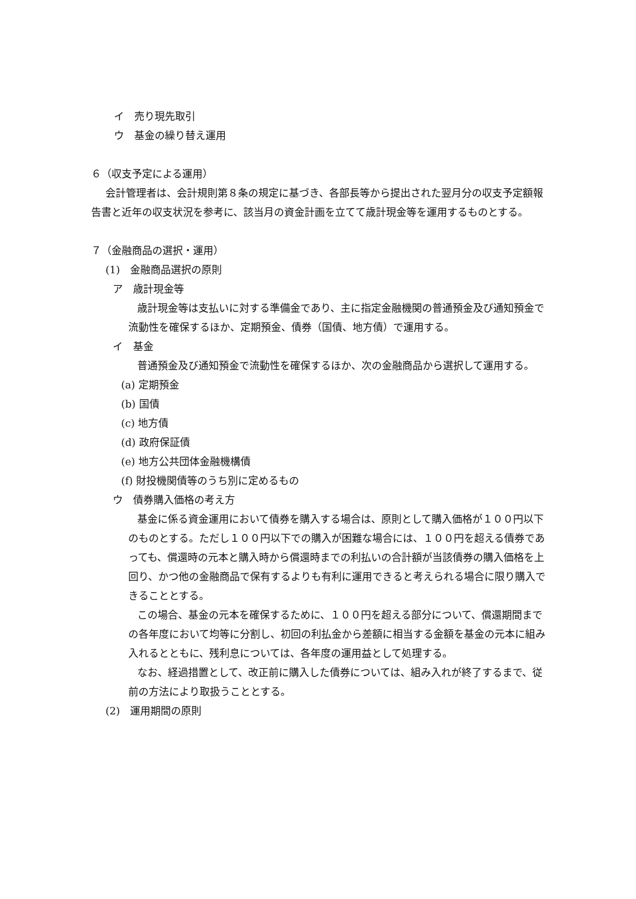イ　売り現先取引
ウ　基金の繰り替え運用
６（収支予定による運用）
会計管理者は、会計規則第８条の規定に基づき、各部長等から提出された翌月分の収支予定額報告書と近年の収支状況を参考に、該当月の資金計画を立てて歳計現金等を運用するものとする。
７（金融商品の選択・運用）
(1)　金融商品選択の原則
ア　歳計現金等
歳計現金等は支払いに対する準備金であり、主に指定金融機関の普通預金及び通知預金で流動性を確保するほか、定期預金、債券（国債、地方債）で運用する。
イ　基金
普通預金及び通知預金で流動性を確保するほか、次の金融商品から選択して運用する。
(a) 定期預金
(b) 国債
(c) 地方債
(d) 政府保証債
(e) 地方公共団体金融機構債
(f) 財投機関債等のうち別に定めるもの
ウ　債券購入価格の考え方
基金に係る資金運用において債券を購入する場合は、原則として購入価格が１００円以下のものとする。ただし１００円以下での購入が困難な場合には、１００円を超える債券であっても、償還時の元本と購入時から償還時までの利払いの合計額が当該債券の購入価格を上回り、かつ他の金融商品で保有するよりも有利に運用できると考えられる場合に限り購入できることとする。
この場合、基金の元本を確保するために、１００円を超える部分について、償還期間までの各年度において均等に分割し、初回の利払金から差額に相当する金額を基金の元本に組み入れるとともに、残利息については、各年度の運用益として処理する。
なお、経過措置として、改正前に購入した債券については、組み入れが終了するまで、従前の方法により取扱うこととする。
(2)　運用期間の原則